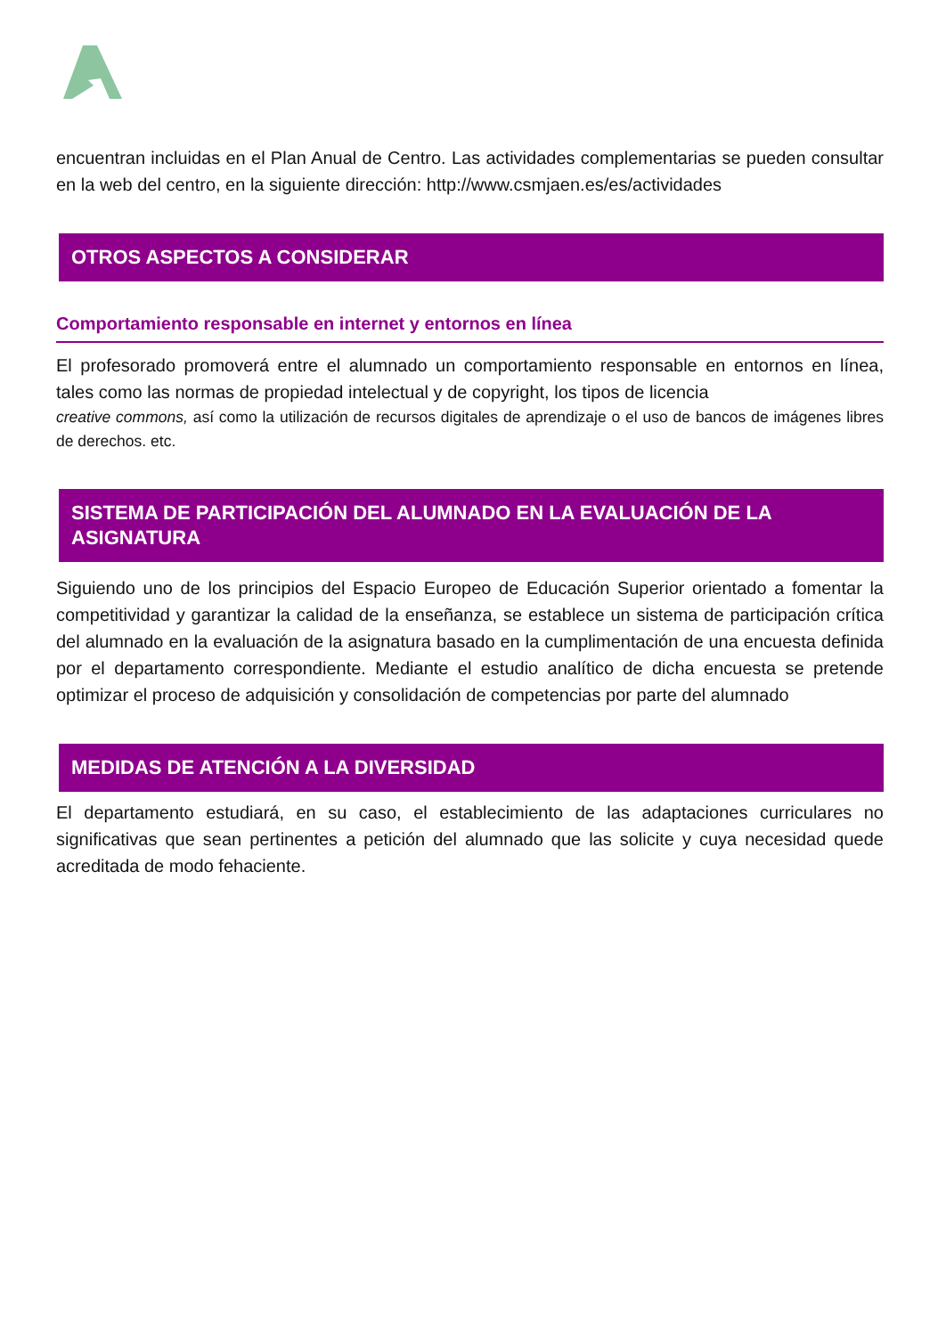encuentran incluidas en el Plan Anual de Centro. Las actividades complementarias se pueden consultar en la web del centro, en la siguiente dirección: http://www.csmjaen.es/es/actividades
OTROS ASPECTOS A CONSIDERAR
Comportamiento responsable en internet y entornos en línea
El profesorado promoverá entre el alumnado un comportamiento responsable en entornos en línea, tales como las normas de propiedad intelectual y de copyright, los tipos de licencia
creative commons, así como la utilización de recursos digitales de aprendizaje o el uso de bancos de imágenes libres de derechos. etc.
SISTEMA DE PARTICIPACIÓN DEL ALUMNADO EN LA EVALUACIÓN DE LA ASIGNATURA
Siguiendo uno de los principios del Espacio Europeo de Educación Superior orientado a fomentar la competitividad y garantizar la calidad de la enseñanza, se establece un sistema de participación crítica del alumnado en la evaluación de la asignatura basado en la cumplimentación de una encuesta definida por el departamento correspondiente. Mediante el estudio analítico de dicha encuesta se pretende optimizar el proceso de adquisición y consolidación de competencias por parte del alumnado
MEDIDAS DE ATENCIÓN A LA DIVERSIDAD
El departamento estudiará, en su caso, el establecimiento de las adaptaciones curriculares no significativas que sean pertinentes a petición del alumnado que las solicite y cuya necesidad quede acreditada de modo fehaciente.